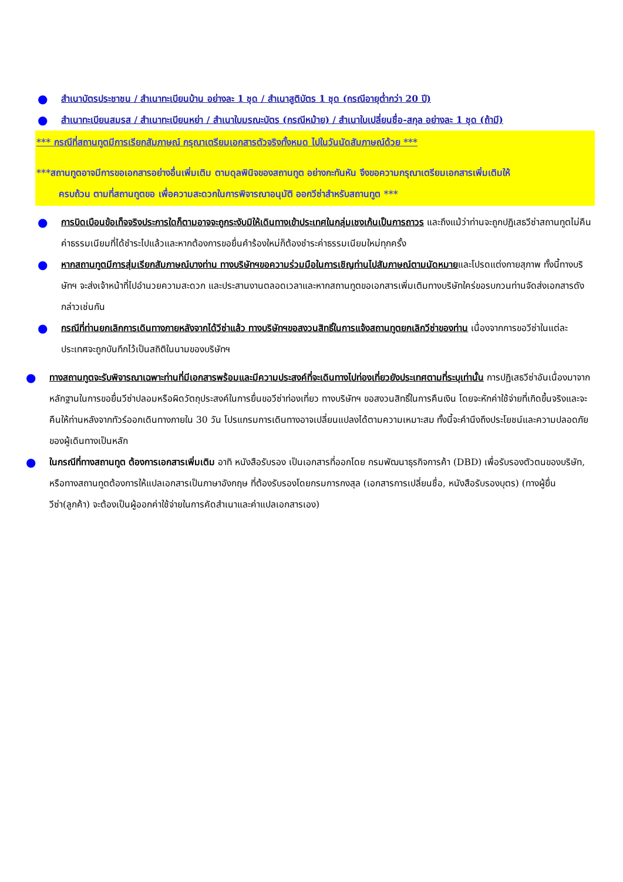● สำเนาบัตรประชาชน / สำเนาทะเบียนบ้าน อย่างละ 1 ชุด / สำเนาสูติบัตร 1 ชุด (กรณีอายุต่ำกว่า 20 ปี)
● สำเนาทะเบียนสมรส / สำเนาทะเบียนหย่า / สำเนาใบมรณะบัตร (กรณีหม้าย) / สำเนาใบเปลี่ยนชื่อ-สกุล อย่างละ 1 ชุด (ถ้ามี)
*** กรณีที่สถานทูตมีการเรียกสัมภาษณ์ กรุณาเตรียมเอกสารตัวจริงทั้งหมด ไปในวันนัดสัมภาษณ์ด้วย ***
***สถานทูตอาจมีการขอเอกสารอย่างอื่นเพิ่มเติม ตามดุลพินิจของสถานทูต อย่างกะทันหัน จึงขอความกรุณาเตรียมเอกสารเพิ่มเติมให้
ครบถ้วน ตามที่สถานทูตขอ เพื่อความสะดวกในการพิจารณาอนุมัติ ออกวีซ่าสำหรับสถานทูต ***
● การบิดเบือนข้อเท็จจริงประการใดก็ตามอาจจะถูกระงับมิให้เดินทางเข้าประเทศในกลุ่มเชงเก้นเป็นการถาวร และถึงแม้ว่าท่านจะถูกปฏิเสธวีซ่าสถานทูตไม่คืนค่าธรรมเนียมที่ได้ชำระไปแล้วและหากต้องการขอยื่นคำร้องใหม่ก็ต้องชำระค่าธรรมเนียมใหม่ทุกครั้ง
● หากสถานทูตมีการสุ่มเรียกสัมภาษณ์บางท่าน ทางบริษัทฯขอความร่วมมือในการเชิญท่านไปสัมภาษณ์ตามนัดหมายและโปรดแต่งกายสุภาพ ทั้งนี้ทางบริษัทฯ จะส่งเจ้าหน้าที่ไปอำนวยความสะดวก และประสานงานตลอดเวลาและหากสถานทูตขอเอกสารเพิ่มเติมทางบริษัทใคร่ขอรบกวนท่านจัดส่งเอกสารดังกล่าวเช่นกัน
● กรณีที่ท่านยกเลิกการเดินทางภายหลังจากได้วีซ่าแล้ว ทางบริษัทฯขอสงวนสิทธิ์ในการแจ้งสถานทูตยกเลิกวีซ่าของท่าน เนื่องจากการขอวีซ่าในแต่ละประเทศจะถูกบันทึกไว้เป็นสถิติในนามของบริษัทฯ
● ทางสถานทูตจะรับพิจารณาเฉพาะท่านที่มีเอกสารพร้อมและมีความประสงค์ที่จะเดินทางไปท่องเที่ยวยังประเทศตามที่ระบุเท่านั้น การปฏิเสธวีซ่าอันเนื่องมาจากหลักฐานในการขอยื่นวีซ่าปลอมหรือผิดวัตถุประสงค์ในการยื่นขอวีซ่าท่องเที่ยว ทางบริษัทฯ ขอสงวนสิทธิ์ในการคืนเงิน โดยจะหักค่าใช้จ่ายที่เกิดขึ้นจริงและจะคืนให้ท่านหลังจากทัวร์ออกเดินทางภายใน 30 วัน โปรแกรมการเดินทางอาจเปลี่ยนแปลงได้ตามความเหมาะสม ทั้งนี้จะคำนึงถึงประโยชน์และความปลอดภัยของผู้เดินทางเป็นหลัก
● ในกรณีที่ทางสถานทูต ต้องการเอกสารเพิ่มเติม อาทิ หนังสือรับรอง เป็นเอกสารที่ออกโดย กรมพัฒนาธุรกิจการค้า (DBD) เพื่อรับรองตัวตนของบริษัท, หรือทางสถานทูตต้องการให้แปลเอกสารเป็นภาษาอังกฤษ ที่ต้องรับรองโดยกรมการกงสุล (เอกสารการเปลี่ยนชื่อ, หนังสือรับรองบุตร) (ทางผู้ยื่นวีซ่า(ลูกค้า) จะต้องเป็นผู้ออกค่าใช้จ่ายในการคัดสำเนาและค่าแปลเอกสารเอง)